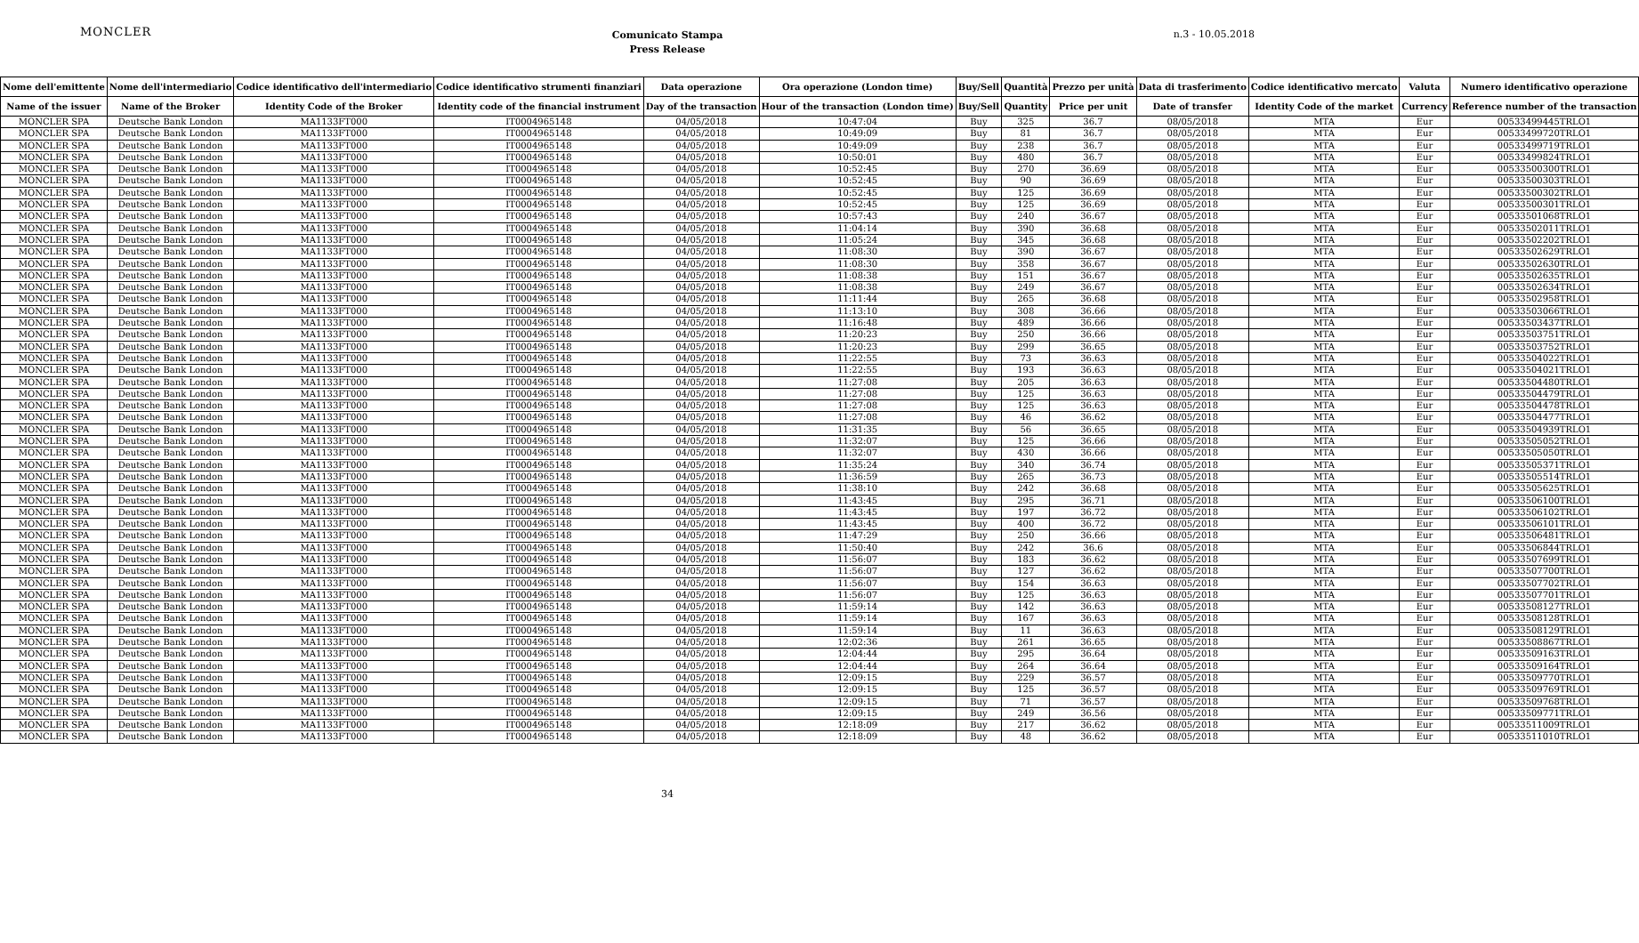MONCLER
Comunicato Stampa
Press Release
n.3 - 10.05.2018
| Nome dell'emittente | Nome dell'intermediario | Codice identificativo dell'intermediario | Codice identificativo strumenti finanziari | Data operazione | Ora operazione (London time) | Buy/Sell | Quantità | Prezzo per unità | Data di trasferimento | Codice identificativo mercato | Valuta | Numero identificativo operazione |
| --- | --- | --- | --- | --- | --- | --- | --- | --- | --- | --- | --- | --- |
| Name of the issuer | Name of the Broker | Identity Code of the Broker | Identity code of the financial instrument | Day of the transaction | Hour of the transaction (London time) | Buy/Sell | Quantity | Price per unit | Date of transfer | Identity Code of the market | Currency | Reference number of the transaction |
| MONCLER SPA | Deutsche Bank London | MA1133FT000 | IT0004965148 | 04/05/2018 | 10:47:04 | Buy | 325 | 36.7 | 08/05/2018 | MTA | Eur | 00533499445TRLO1 |
| MONCLER SPA | Deutsche Bank London | MA1133FT000 | IT0004965148 | 04/05/2018 | 10:49:09 | Buy | 81 | 36.7 | 08/05/2018 | MTA | Eur | 00533499720TRLO1 |
| MONCLER SPA | Deutsche Bank London | MA1133FT000 | IT0004965148 | 04/05/2018 | 10:49:09 | Buy | 238 | 36.7 | 08/05/2018 | MTA | Eur | 00533499719TRLO1 |
| MONCLER SPA | Deutsche Bank London | MA1133FT000 | IT0004965148 | 04/05/2018 | 10:50:01 | Buy | 480 | 36.7 | 08/05/2018 | MTA | Eur | 00533499824TRLO1 |
| MONCLER SPA | Deutsche Bank London | MA1133FT000 | IT0004965148 | 04/05/2018 | 10:52:45 | Buy | 270 | 36.69 | 08/05/2018 | MTA | Eur | 00533500300TRLO1 |
| MONCLER SPA | Deutsche Bank London | MA1133FT000 | IT0004965148 | 04/05/2018 | 10:52:45 | Buy | 90 | 36.69 | 08/05/2018 | MTA | Eur | 00533500303TRLO1 |
| MONCLER SPA | Deutsche Bank London | MA1133FT000 | IT0004965148 | 04/05/2018 | 10:52:45 | Buy | 125 | 36.69 | 08/05/2018 | MTA | Eur | 00533500302TRLO1 |
| MONCLER SPA | Deutsche Bank London | MA1133FT000 | IT0004965148 | 04/05/2018 | 10:52:45 | Buy | 125 | 36.69 | 08/05/2018 | MTA | Eur | 00533500301TRLO1 |
| MONCLER SPA | Deutsche Bank London | MA1133FT000 | IT0004965148 | 04/05/2018 | 10:57:43 | Buy | 240 | 36.67 | 08/05/2018 | MTA | Eur | 00533501068TRLO1 |
| MONCLER SPA | Deutsche Bank London | MA1133FT000 | IT0004965148 | 04/05/2018 | 11:04:14 | Buy | 390 | 36.68 | 08/05/2018 | MTA | Eur | 00533502011TRLO1 |
| MONCLER SPA | Deutsche Bank London | MA1133FT000 | IT0004965148 | 04/05/2018 | 11:05:24 | Buy | 345 | 36.68 | 08/05/2018 | MTA | Eur | 00533502202TRLO1 |
| MONCLER SPA | Deutsche Bank London | MA1133FT000 | IT0004965148 | 04/05/2018 | 11:08:30 | Buy | 390 | 36.67 | 08/05/2018 | MTA | Eur | 00533502629TRLO1 |
| MONCLER SPA | Deutsche Bank London | MA1133FT000 | IT0004965148 | 04/05/2018 | 11:08:30 | Buy | 358 | 36.67 | 08/05/2018 | MTA | Eur | 00533502630TRLO1 |
| MONCLER SPA | Deutsche Bank London | MA1133FT000 | IT0004965148 | 04/05/2018 | 11:08:38 | Buy | 151 | 36.67 | 08/05/2018 | MTA | Eur | 00533502635TRLO1 |
| MONCLER SPA | Deutsche Bank London | MA1133FT000 | IT0004965148 | 04/05/2018 | 11:08:38 | Buy | 249 | 36.67 | 08/05/2018 | MTA | Eur | 00533502634TRLO1 |
| MONCLER SPA | Deutsche Bank London | MA1133FT000 | IT0004965148 | 04/05/2018 | 11:11:44 | Buy | 265 | 36.68 | 08/05/2018 | MTA | Eur | 00533502958TRLO1 |
| MONCLER SPA | Deutsche Bank London | MA1133FT000 | IT0004965148 | 04/05/2018 | 11:13:10 | Buy | 308 | 36.66 | 08/05/2018 | MTA | Eur | 00533503066TRLO1 |
| MONCLER SPA | Deutsche Bank London | MA1133FT000 | IT0004965148 | 04/05/2018 | 11:16:48 | Buy | 489 | 36.66 | 08/05/2018 | MTA | Eur | 00533503437TRLO1 |
| MONCLER SPA | Deutsche Bank London | MA1133FT000 | IT0004965148 | 04/05/2018 | 11:20:23 | Buy | 250 | 36.66 | 08/05/2018 | MTA | Eur | 00533503751TRLO1 |
| MONCLER SPA | Deutsche Bank London | MA1133FT000 | IT0004965148 | 04/05/2018 | 11:20:23 | Buy | 299 | 36.65 | 08/05/2018 | MTA | Eur | 00533503752TRLO1 |
| MONCLER SPA | Deutsche Bank London | MA1133FT000 | IT0004965148 | 04/05/2018 | 11:22:55 | Buy | 73 | 36.63 | 08/05/2018 | MTA | Eur | 00533504022TRLO1 |
| MONCLER SPA | Deutsche Bank London | MA1133FT000 | IT0004965148 | 04/05/2018 | 11:22:55 | Buy | 193 | 36.63 | 08/05/2018 | MTA | Eur | 00533504021TRLO1 |
| MONCLER SPA | Deutsche Bank London | MA1133FT000 | IT0004965148 | 04/05/2018 | 11:27:08 | Buy | 205 | 36.63 | 08/05/2018 | MTA | Eur | 00533504480TRLO1 |
| MONCLER SPA | Deutsche Bank London | MA1133FT000 | IT0004965148 | 04/05/2018 | 11:27:08 | Buy | 125 | 36.63 | 08/05/2018 | MTA | Eur | 00533504479TRLO1 |
| MONCLER SPA | Deutsche Bank London | MA1133FT000 | IT0004965148 | 04/05/2018 | 11:27:08 | Buy | 125 | 36.63 | 08/05/2018 | MTA | Eur | 00533504478TRLO1 |
| MONCLER SPA | Deutsche Bank London | MA1133FT000 | IT0004965148 | 04/05/2018 | 11:27:08 | Buy | 46 | 36.62 | 08/05/2018 | MTA | Eur | 00533504477TRLO1 |
| MONCLER SPA | Deutsche Bank London | MA1133FT000 | IT0004965148 | 04/05/2018 | 11:31:35 | Buy | 56 | 36.65 | 08/05/2018 | MTA | Eur | 00533504939TRLO1 |
| MONCLER SPA | Deutsche Bank London | MA1133FT000 | IT0004965148 | 04/05/2018 | 11:32:07 | Buy | 125 | 36.66 | 08/05/2018 | MTA | Eur | 00533505052TRLO1 |
| MONCLER SPA | Deutsche Bank London | MA1133FT000 | IT0004965148 | 04/05/2018 | 11:32:07 | Buy | 430 | 36.66 | 08/05/2018 | MTA | Eur | 00533505050TRLO1 |
| MONCLER SPA | Deutsche Bank London | MA1133FT000 | IT0004965148 | 04/05/2018 | 11:35:24 | Buy | 340 | 36.74 | 08/05/2018 | MTA | Eur | 00533505371TRLO1 |
| MONCLER SPA | Deutsche Bank London | MA1133FT000 | IT0004965148 | 04/05/2018 | 11:36:59 | Buy | 265 | 36.73 | 08/05/2018 | MTA | Eur | 00533505514TRLO1 |
| MONCLER SPA | Deutsche Bank London | MA1133FT000 | IT0004965148 | 04/05/2018 | 11:38:10 | Buy | 242 | 36.68 | 08/05/2018 | MTA | Eur | 00533505625TRLO1 |
| MONCLER SPA | Deutsche Bank London | MA1133FT000 | IT0004965148 | 04/05/2018 | 11:43:45 | Buy | 295 | 36.71 | 08/05/2018 | MTA | Eur | 00533506100TRLO1 |
| MONCLER SPA | Deutsche Bank London | MA1133FT000 | IT0004965148 | 04/05/2018 | 11:43:45 | Buy | 197 | 36.72 | 08/05/2018 | MTA | Eur | 00533506102TRLO1 |
| MONCLER SPA | Deutsche Bank London | MA1133FT000 | IT0004965148 | 04/05/2018 | 11:43:45 | Buy | 400 | 36.72 | 08/05/2018 | MTA | Eur | 00533506101TRLO1 |
| MONCLER SPA | Deutsche Bank London | MA1133FT000 | IT0004965148 | 04/05/2018 | 11:47:29 | Buy | 250 | 36.66 | 08/05/2018 | MTA | Eur | 00533506481TRLO1 |
| MONCLER SPA | Deutsche Bank London | MA1133FT000 | IT0004965148 | 04/05/2018 | 11:50:40 | Buy | 242 | 36.6 | 08/05/2018 | MTA | Eur | 00533506844TRLO1 |
| MONCLER SPA | Deutsche Bank London | MA1133FT000 | IT0004965148 | 04/05/2018 | 11:56:07 | Buy | 183 | 36.62 | 08/05/2018 | MTA | Eur | 00533507699TRLO1 |
| MONCLER SPA | Deutsche Bank London | MA1133FT000 | IT0004965148 | 04/05/2018 | 11:56:07 | Buy | 127 | 36.62 | 08/05/2018 | MTA | Eur | 00533507700TRLO1 |
| MONCLER SPA | Deutsche Bank London | MA1133FT000 | IT0004965148 | 04/05/2018 | 11:56:07 | Buy | 154 | 36.63 | 08/05/2018 | MTA | Eur | 00533507702TRLO1 |
| MONCLER SPA | Deutsche Bank London | MA1133FT000 | IT0004965148 | 04/05/2018 | 11:56:07 | Buy | 125 | 36.63 | 08/05/2018 | MTA | Eur | 00533507701TRLO1 |
| MONCLER SPA | Deutsche Bank London | MA1133FT000 | IT0004965148 | 04/05/2018 | 11:59:14 | Buy | 142 | 36.63 | 08/05/2018 | MTA | Eur | 00533508127TRLO1 |
| MONCLER SPA | Deutsche Bank London | MA1133FT000 | IT0004965148 | 04/05/2018 | 11:59:14 | Buy | 167 | 36.63 | 08/05/2018 | MTA | Eur | 00533508128TRLO1 |
| MONCLER SPA | Deutsche Bank London | MA1133FT000 | IT0004965148 | 04/05/2018 | 11:59:14 | Buy | 11 | 36.63 | 08/05/2018 | MTA | Eur | 00533508129TRLO1 |
| MONCLER SPA | Deutsche Bank London | MA1133FT000 | IT0004965148 | 04/05/2018 | 12:02:36 | Buy | 261 | 36.65 | 08/05/2018 | MTA | Eur | 00533508867TRLO1 |
| MONCLER SPA | Deutsche Bank London | MA1133FT000 | IT0004965148 | 04/05/2018 | 12:04:44 | Buy | 295 | 36.64 | 08/05/2018 | MTA | Eur | 00533509163TRLO1 |
| MONCLER SPA | Deutsche Bank London | MA1133FT000 | IT0004965148 | 04/05/2018 | 12:04:44 | Buy | 264 | 36.64 | 08/05/2018 | MTA | Eur | 00533509164TRLO1 |
| MONCLER SPA | Deutsche Bank London | MA1133FT000 | IT0004965148 | 04/05/2018 | 12:09:15 | Buy | 229 | 36.57 | 08/05/2018 | MTA | Eur | 00533509770TRLO1 |
| MONCLER SPA | Deutsche Bank London | MA1133FT000 | IT0004965148 | 04/05/2018 | 12:09:15 | Buy | 125 | 36.57 | 08/05/2018 | MTA | Eur | 00533509769TRLO1 |
| MONCLER SPA | Deutsche Bank London | MA1133FT000 | IT0004965148 | 04/05/2018 | 12:09:15 | Buy | 71 | 36.57 | 08/05/2018 | MTA | Eur | 00533509768TRLO1 |
| MONCLER SPA | Deutsche Bank London | MA1133FT000 | IT0004965148 | 04/05/2018 | 12:09:15 | Buy | 249 | 36.56 | 08/05/2018 | MTA | Eur | 00533509771TRLO1 |
| MONCLER SPA | Deutsche Bank London | MA1133FT000 | IT0004965148 | 04/05/2018 | 12:18:09 | Buy | 217 | 36.62 | 08/05/2018 | MTA | Eur | 00533511009TRLO1 |
| MONCLER SPA | Deutsche Bank London | MA1133FT000 | IT0004965148 | 04/05/2018 | 12:18:09 | Buy | 48 | 36.62 | 08/05/2018 | MTA | Eur | 00533511010TRLO1 |
34